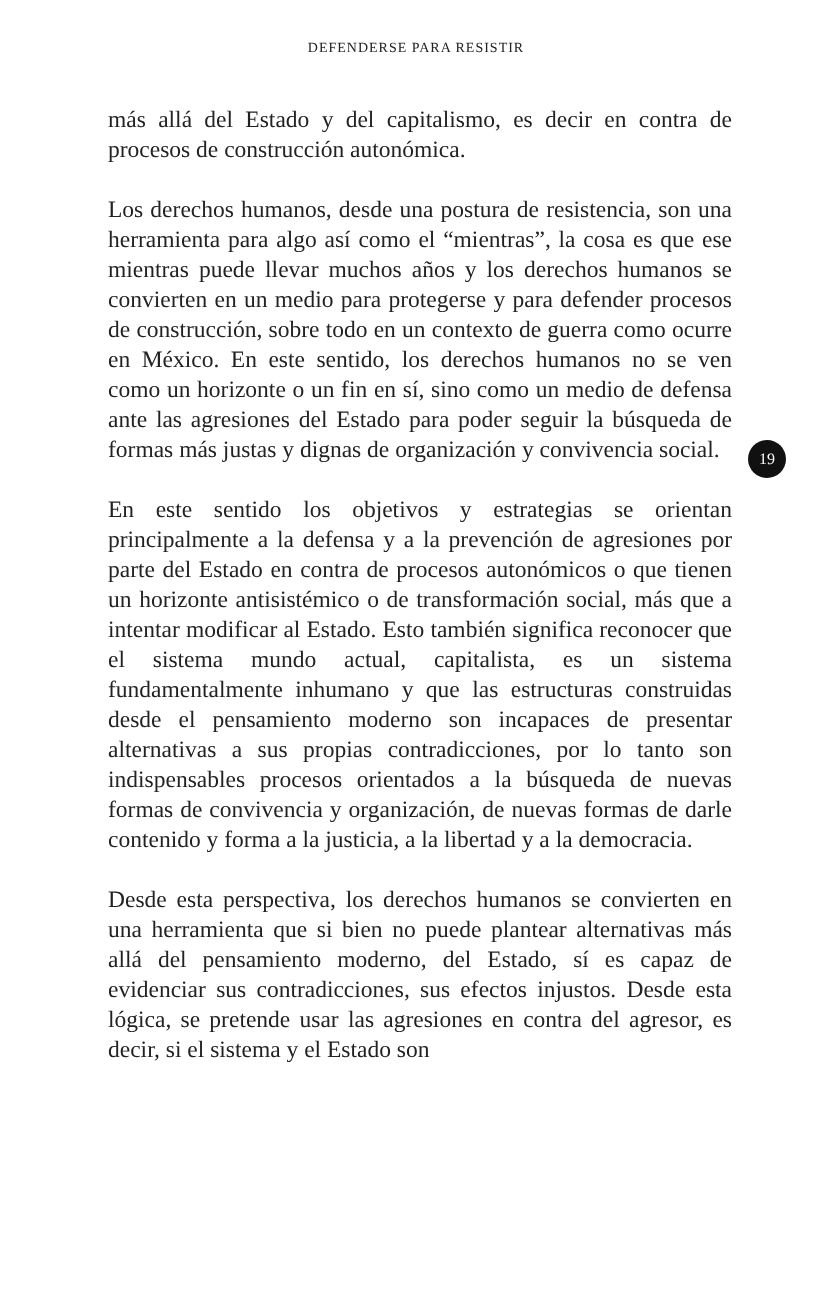DEFENDERSE PARA RESISTIR
más allá del Estado y del capitalismo, es decir en contra de procesos de construcción autonómica.
Los derechos humanos, desde una postura de resistencia, son una herramienta para algo así como el “mientras”, la cosa es que ese mientras puede llevar muchos años y los derechos humanos se convierten en un medio para protegerse y para defender procesos de construcción, sobre todo en un contexto de guerra como ocurre en México. En este sentido, los derechos humanos no se ven como un horizonte o un fin en sí, sino como un medio de defensa ante las agresiones del Estado para poder seguir la búsqueda de formas más justas y dignas de organización y convivencia social.
En este sentido los objetivos y estrategias se orientan principalmente a la defensa y a la prevención de agresiones por parte del Estado en contra de procesos autonómicos o que tienen un horizonte antisistémico o de transformación social, más que a intentar modificar al Estado. Esto también significa reconocer que el sistema mundo actual, capitalista, es un sistema fundamentalmente inhumano y que las estructuras construidas desde el pensamiento moderno son incapaces de presentar alternativas a sus propias contradicciones, por lo tanto son indispensables procesos orientados a la búsqueda de nuevas formas de convivencia y organización, de nuevas formas de darle contenido y forma a la justicia, a la libertad y a la democracia.
Desde esta perspectiva, los derechos humanos se convierten en una herramienta que si bien no puede plantear alternativas más allá del pensamiento moderno, del Estado, sí es capaz de evidenciar sus contradicciones, sus efectos injustos. Desde esta lógica, se pretende usar las agresiones en contra del agresor, es decir, si el sistema y el Estado son
19